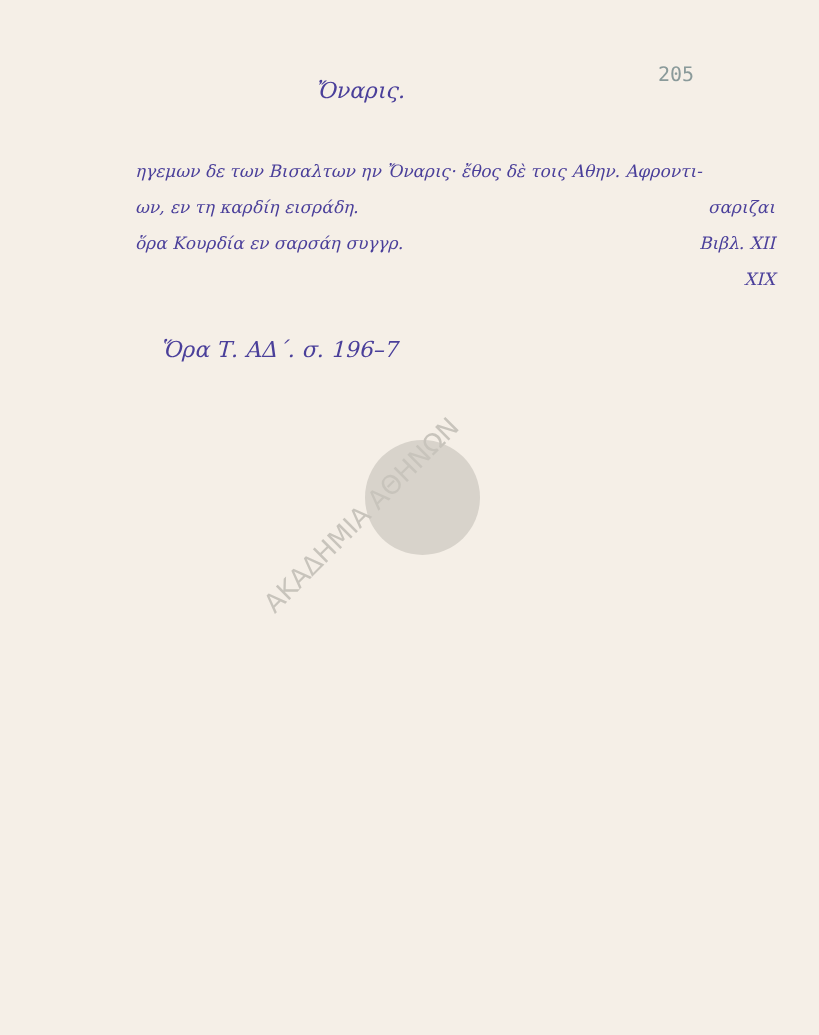205
Ὄναρις.
ηγεμων δε των Βισαλτων ην Ὄναρις· ἔθος δὲ τοις Αθην. Αφροντι-
ων, εν τη καρδίη εισράδη. σαριζαι
ὅρα Κουρδία εν σαρσάη συγγρ. Βιβλ. XII
XIX
Ὅρα Τ. ΑΔ΄. σ. 196–7
ΑΚΑΔΗΜΙΑ ΑΘΗΝΩΝ